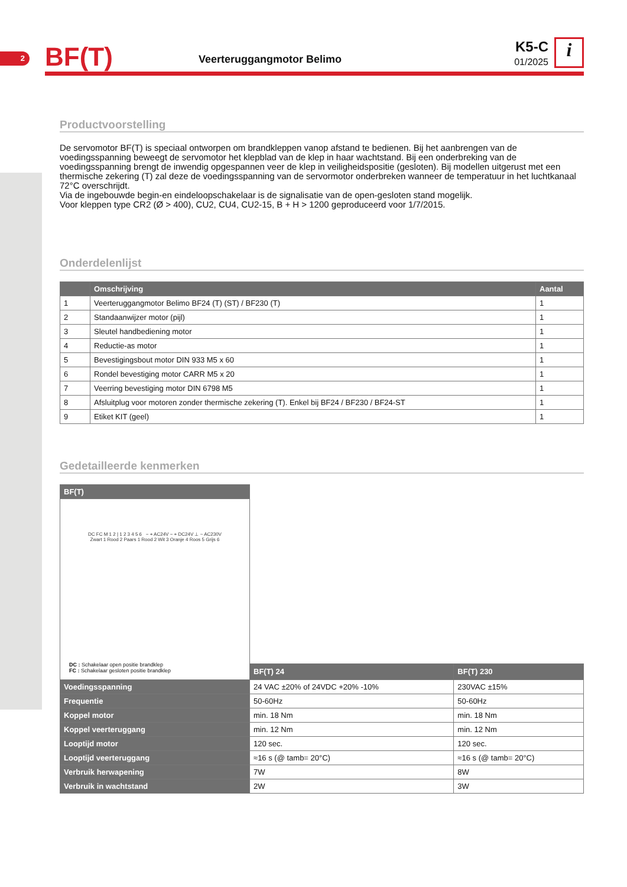2
BF(T)
Veerteruggangmotor Belimo
K5-C
01/2025
i
Productvoorstelling
De servomotor BF(T) is speciaal ontworpen om brandkleppen vanop afstand te bedienen. Bij het aanbrengen van de voedingsspanning beweegt de servomotor het klepblad van de klep in haar wachtstand. Bij een onderbreking van de voedingsspanning brengt de inwendig opgespannen veer de klep in veiligheidspositie (gesloten). Bij modellen uitgerust met een thermische zekering (T) zal deze de voedingsspanning van de servormotor onderbreken wanneer de temperatuur in het luchtkanaal 72°C overschrijdt.
Via de ingebouwde begin-en eindeloopschakelaar is de signalisatie van de open-gesloten stand mogelijk.
Voor kleppen type CR2 (Ø > 400), CU2, CU4, CU2-15, B + H > 1200 geproduceerd voor 1/7/2015.
Onderdelenlijst
| | Omschrijving | Aantal |
| --- | --- | --- |
| 1 | Veerteruggangmotor Belimo BF24 (T) (ST) / BF230 (T) | 1 |
| 2 | Standaanwijzer motor (pijl) | 1 |
| 3 | Sleutel handbediening motor | 1 |
| 4 | Reductie-as motor | 1 |
| 5 | Bevestigingsbout motor DIN 933 M5 x 60 | 1 |
| 6 | Rondel bevestiging motor CARR M5 x 20 | 1 |
| 7 | Veerring bevestiging motor DIN 6798 M5 | 1 |
| 8 | Afsluitplug voor motoren zonder thermische zekering (T). Enkel bij BF24 / BF230 / BF24-ST | 1 |
| 9 | Etiket KIT (geel) | 1 |
Gedetailleerde kenmerken
| BF(T) | | |
| DC FC M 1 2 / 1 2 3 4 5 6 − + AC24V − + DC24V ⊥ ~ AC230V Zwart 1 Rood 2 Paars 1 Rood 2 Wit 3 Oranje 4 Roos 5 Grijs 6 DC : Schakelaar open positie brandklep FC : Schakelaar gesloten positie brandklep | | |
| | BF(T) 24 | BF(T) 230 |
| Voedingsspanning | 24 VAC ±20% of 24VDC +20% -10% | 230VAC ±15% |
| Frequentie | 50-60Hz | 50-60Hz |
| Koppel motor | min. 18 Nm | min. 18 Nm |
| Koppel veerteruggang | min. 12 Nm | min. 12 Nm |
| Looptijd motor | 120 sec. | 120 sec. |
| Looptijd veerteruggang | ≈16 s (@ tamb= 20°C) | ≈16 s (@ tamb= 20°C) |
| Verbruik herwapening | 7W | 8W |
| Verbruik in wachtstand | 2W | 3W |